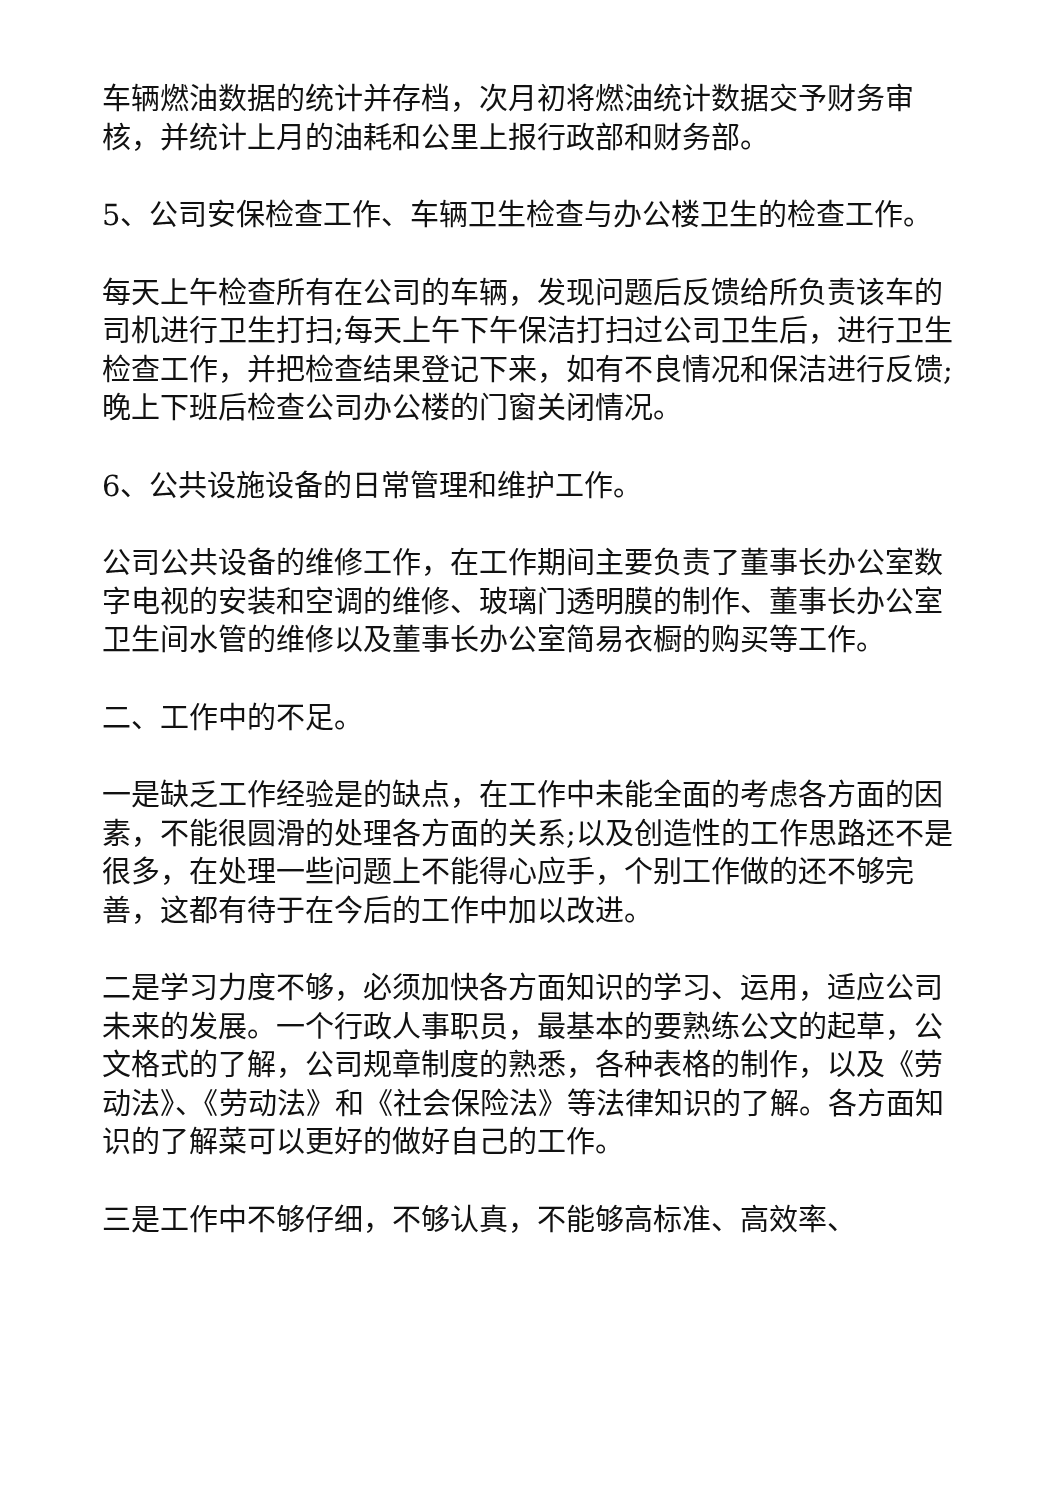车辆燃油数据的统计并存档，次月初将燃油统计数据交予财务审核，并统计上月的油耗和公里上报行政部和财务部。
5、公司安保检查工作、车辆卫生检查与办公楼卫生的检查工作。
每天上午检查所有在公司的车辆，发现问题后反馈给所负责该车的司机进行卫生打扫;每天上午下午保洁打扫过公司卫生后，进行卫生检查工作，并把检查结果登记下来，如有不良情况和保洁进行反馈;晚上下班后检查公司办公楼的门窗关闭情况。
6、公共设施设备的日常管理和维护工作。
公司公共设备的维修工作，在工作期间主要负责了董事长办公室数字电视的安装和空调的维修、玻璃门透明膜的制作、董事长办公室卫生间水管的维修以及董事长办公室简易衣橱的购买等工作。
二、工作中的不足。
一是缺乏工作经验是的缺点，在工作中未能全面的考虑各方面的因素，不能很圆滑的处理各方面的关系;以及创造性的工作思路还不是很多，在处理一些问题上不能得心应手，个别工作做的还不够完善，这都有待于在今后的工作中加以改进。
二是学习力度不够，必须加快各方面知识的学习、运用，适应公司未来的发展。一个行政人事职员，最基本的要熟练公文的起草，公文格式的了解，公司规章制度的熟悉，各种表格的制作，以及《劳动法》、《劳动法》和《社会保险法》等法律知识的了解。各方面知识的了解菜可以更好的做好自己的工作。
三是工作中不够仔细，不够认真，不能够高标准、高效率、